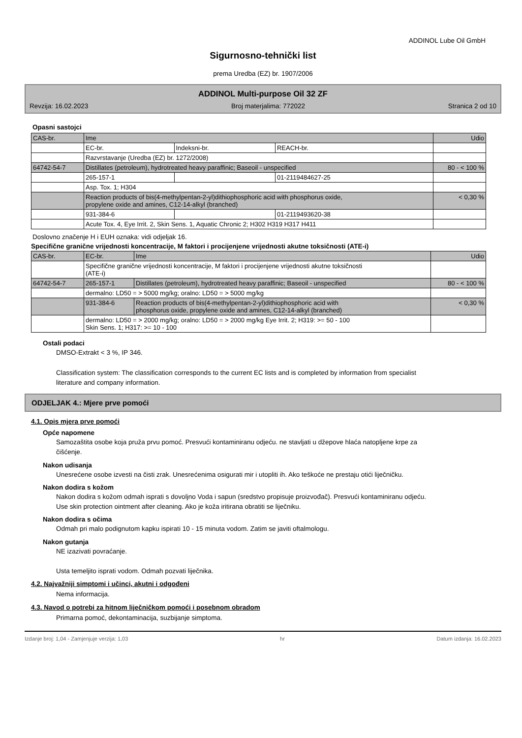ADDINOL Lube Oil GmbH
Sigurnosno-tehnički list
prema Uredba (EZ) br. 1907/2006
ADDINOL Multi-purpose Oil 32 ZF
Revzija: 16.02.2023 Broj materjalima: 772022 Stranica 2 od 10
Opasni sastojci
| CAS-br. | Ime | | | Udio |
| | EC-br. | Indeksni-br. | REACH-br. | |
| | Razvrstavanje (Uredba (EZ) br. 1272/2008) | | | |
| 64742-54-7 | Distillates (petroleum), hydrotreated heavy paraffinic; Baseoil - unspecified | | | 80 - < 100 % |
| | 265-157-1 | | 01-2119484627-25 | |
| | Asp. Tox. 1; H304 | | | |
| | Reaction products of bis(4-methylpentan-2-yl)dithiophosphoric acid with phosphorus oxide, propylene oxide and amines, C12-14-alkyl (branched) | | | < 0,30 % |
| | 931-384-6 | | 01-2119493620-38 | |
| | Acute Tox. 4, Eye Irrit. 2, Skin Sens. 1, Aquatic Chronic 2; H302 H319 H317 H411 | | | |
Doslovno značenje H i EUH oznaka: vidi odjeljak 16.
Specifične granične vrijednosti koncentracije, M faktori i procijenjene vrijednosti akutne toksičnosti (ATE-i)
| CAS-br. | EC-br. | Ime | Udio |
| | Specifične granične vrijednosti koncentracije, M faktori i procijenjene vrijednosti akutne toksičnosti (ATE-i) | | |
| 64742-54-7 | 265-157-1 | Distillates (petroleum), hydrotreated heavy paraffinic; Baseoil - unspecified | 80 - < 100 % |
| | dermalno: LD50 = > 5000 mg/kg; oralno: LD50 = > 5000 mg/kg | | |
| | 931-384-6 | Reaction products of bis(4-methylpentan-2-yl)dithiophosphoric acid with phosphorus oxide, propylene oxide and amines, C12-14-alkyl (branched) | < 0,30 % |
| | dermalno: LD50 = > 2000 mg/kg; oralno: LD50 = > 2000 mg/kg Eye Irrit. 2; H319: >= 50 - 100 Skin Sens. 1; H317: >= 10 - 100 | | |
Ostali podaci
DMSO-Extrakt < 3 %, IP 346.
Classification system: The classification corresponds to the current EC lists and is completed by information from specialist literature and company information.
ODJELJAK 4.: Mjere prve pomoći
4.1. Opis mjera prve pomoći
Opće napomene
Samozaštita osobe koja pruža prvu pomoć. Presvući kontaminiranu odjeću. ne stavljati u džepove hlaća natopljene krpe za čišćenje.
Nakon udisanja
Unesrećene osobe izvesti na čisti zrak. Unesrećenima osigurati mir i utopliti ih. Ako teškoće ne prestaju otići liječničku.
Nakon dodira s kožom
Nakon dodira s kožom odmah isprati s dovoljno Voda i sapun (sredstvo propisuje proizvođač). Presvući kontaminiranu odjeću. Use skin protection ointment after cleaning. Ako je koža iritirana obratiti se liječniku.
Nakon dodira s očima
Odmah pri malo podignutom kapku ispirati 10 - 15 minuta vodom. Zatim se javiti oftalmologu.
Nakon gutanja
NE izazivati povraćanje.
Usta temeljito isprati vodom. Odmah pozvati liječnika.
4.2. Najvažniji simptomi i učinci, akutni i odgođeni
Nema informacija.
4.3. Navod o potrebi za hitnom liječničkom pomoći i posebnom obradom
Primarna pomoć, dekontaminacija, suzbijanje simptoma.
Izdanje broj: 1,04 - Zamjenjuje verzija: 1,03 hr Datum izdanja: 16.02.2023